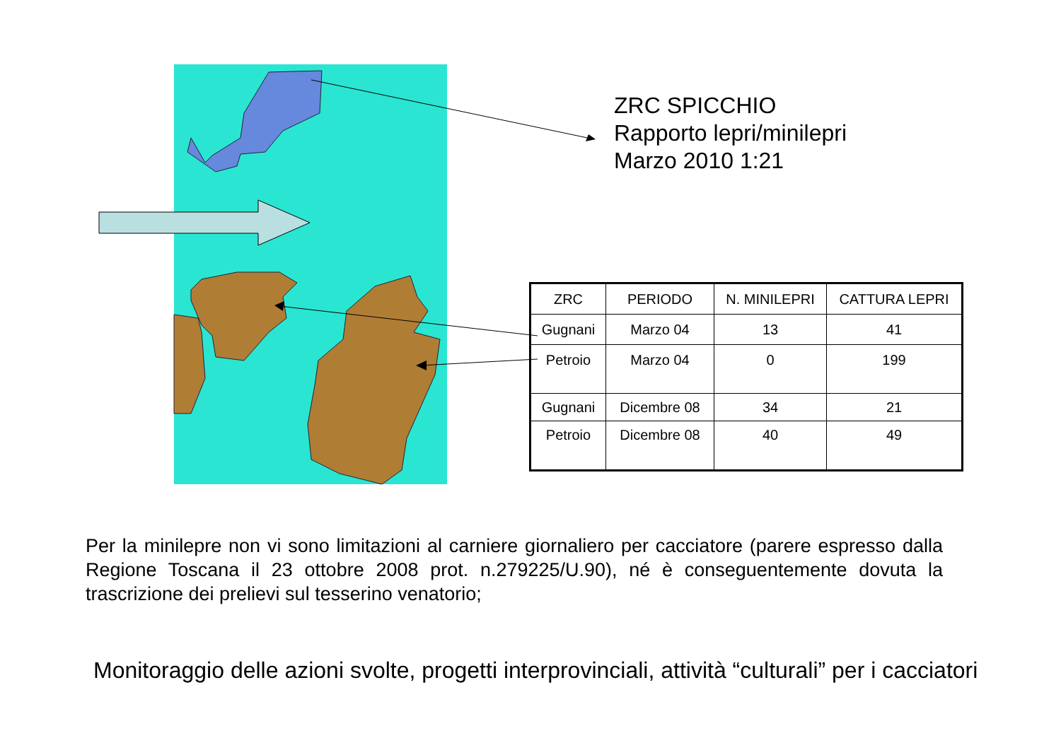ZRC SPICCHIO
Rapporto lepri/minilepri
Marzo 2010 1:21
| ZRC | PERIODO | N. MINILEPRI | CATTURA LEPRI |
| --- | --- | --- | --- |
| Gugnani | Marzo 04 | 13 | 41 |
| Petroio | Marzo 04 | 0 | 199 |
| Gugnani | Dicembre 08 | 34 | 21 |
| Petroio | Dicembre 08 | 40 | 49 |
Per la minilepre non vi sono limitazioni al carniere giornaliero per cacciatore (parere espresso dalla Regione Toscana il 23 ottobre 2008 prot. n.279225/U.90), né è conseguentemente dovuta la trascrizione dei prelievi sul tesserino venatorio;
Monitoraggio delle azioni svolte, progetti interprovinciali, attività “culturali” per i cacciatori